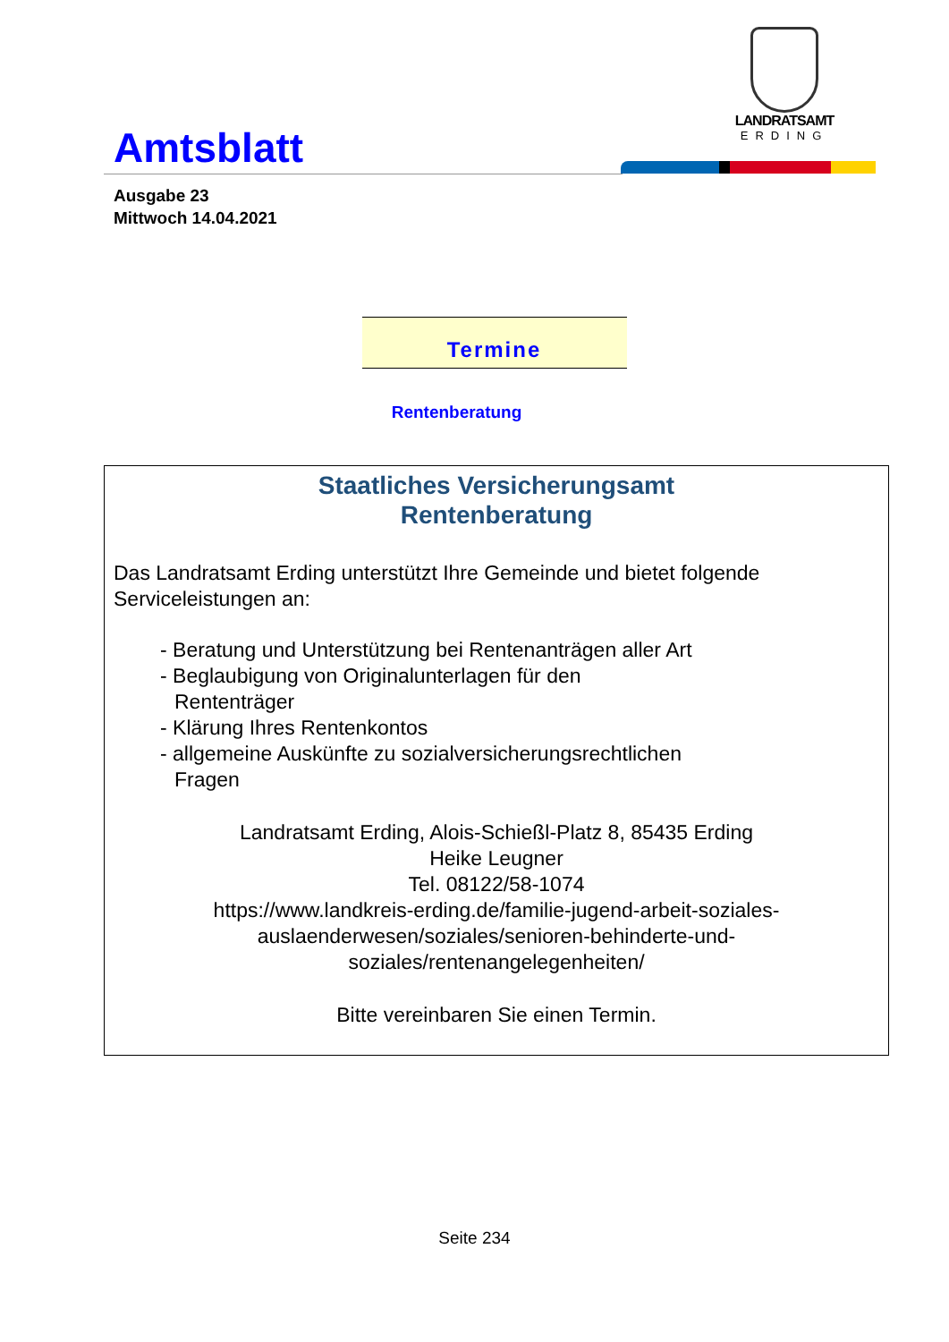Amtsblatt
LANDRATSAMT
ERDING
Ausgabe 23
Mittwoch 14.04.2021
Termine
Rentenberatung
Staatliches Versicherungsamt
Rentenberatung
Das Landratsamt Erding unterstützt Ihre Gemeinde und bietet folgende Serviceleistungen an:
- Beratung und Unterstützung bei Rentenanträgen aller Art
- Beglaubigung von Originalunterlagen für den
Rententräger
- Klärung Ihres Rentenkontos
- allgemeine Auskünfte zu sozialversicherungsrechtlichen
Fragen
Landratsamt Erding, Alois-Schießl-Platz 8, 85435 Erding
Heike Leugner
Tel. 08122/58-1074
https://www.landkreis-erding.de/familie-jugend-arbeit-soziales-
auslaenderwesen/soziales/senioren-behinderte-und-
soziales/rentenangelegenheiten/
Bitte vereinbaren Sie einen Termin.
Seite 234